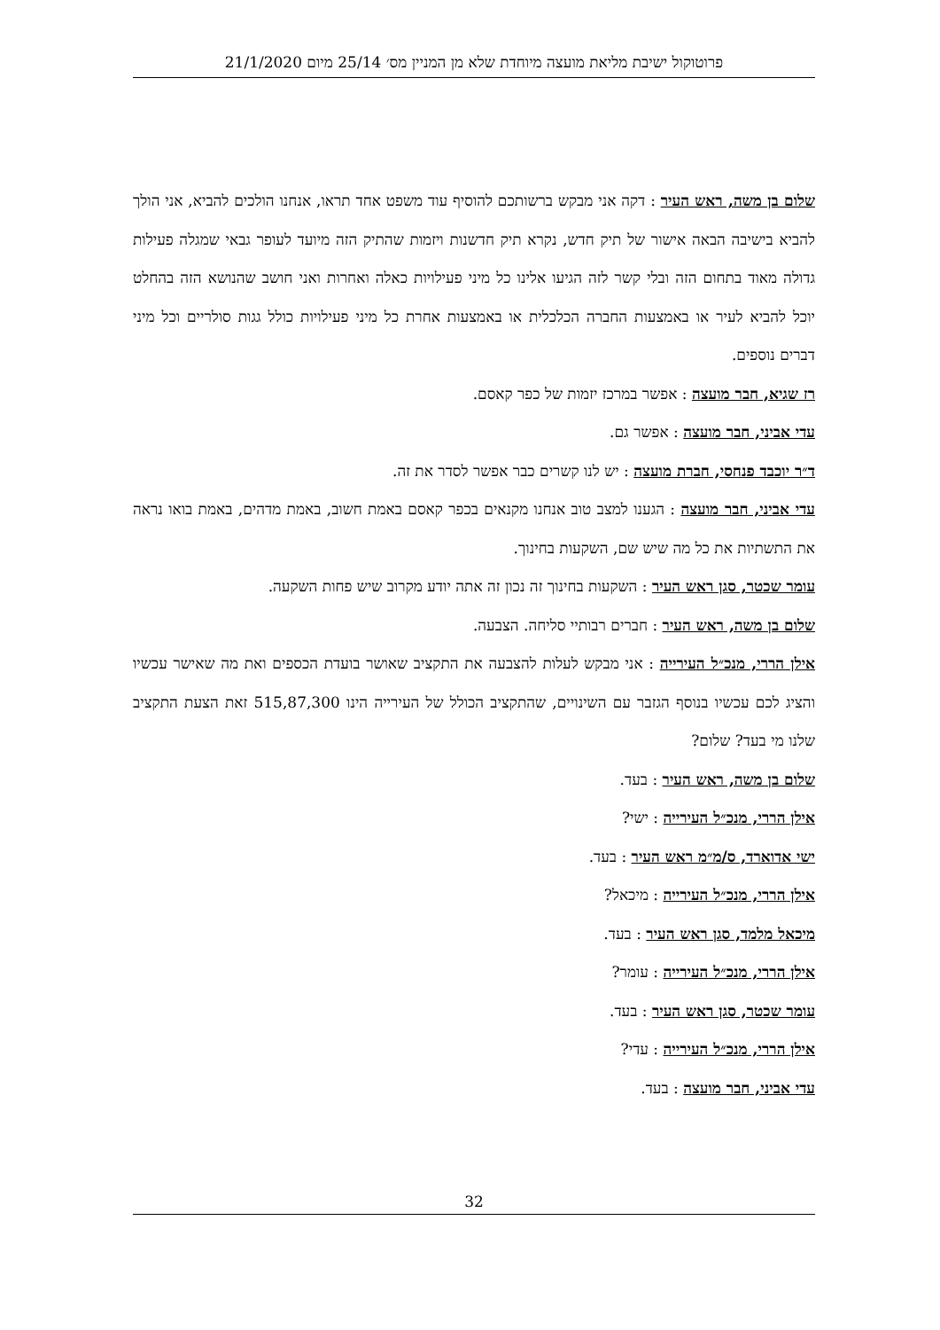פרוטוקול ישיבת מליאת מועצה מיוחדת שלא מן המניין מס׳ 25/14 מיום 21/1/2020
שלום בן משה, ראש העיר : דקה אני מבקש ברשותכם להוסיף עוד משפט אחד תראו, אנחנו הולכים להביא, אני הולך להביא בישיבה הבאה אישור של תיק חדש, נקרא תיק חדשנות ויזמות שהתיק הזה מיועד לעופר גבאי שמגלה פעילות גדולה מאוד בתחום הזה ובלי קשר לזה הגיעו אלינו כל מיני פעילויות כאלה ואחרות ואני חושב שהנושא הזה בהחלט יוכל להביא לעיר או באמצעות החברה הכלכלית או באמצעות אחרת כל מיני פעילויות כולל גגות סולריים וכל מיני דברים נוספים.
רז שגיא, חבר מועצה : אפשר במרכז יזמות של כפר קאסם.
עדי אביני, חבר מועצה : אפשר גם.
ד״ר יוכבד פנחסי, חברת מועצה : יש לנו קשרים כבר אפשר לסדר את זה.
עדי אביני, חבר מועצה : הגענו למצב טוב אנחנו מקנאים בכפר קאסם באמת חשוב, באמת מדהים, באמת בואו נראה את התשתיות את כל מה שיש שם, השקעות בחינוך.
עומר שכטר, סגן ראש העיר : השקעות בחינוך זה נכון זה אתה יודע מקרוב שיש פחות השקעה.
שלום בן משה, ראש העיר : חברים רבותיי סליחה. הצבעה.
אילן הררי, מנכ״ל העירייה : אני מבקש לעלות להצבעה את התקציב שאושר בועדת הכספים ואת מה שאישר עכשיו והציג לכם עכשיו בנוסף הגזבר עם השינויים, שהתקציב הכולל של העירייה הינו 515,87,300 זאת הצעת התקציב שלנו מי בעד? שלום?
שלום בן משה, ראש העיר : בעד.
אילן הררי, מנכ״ל העירייה : ישי?
ישי אדוארד, ס/מ״מ ראש העיר : בעד.
אילן הררי, מנכ״ל העירייה : מיכאל?
מיכאל מלמד, סגן ראש העיר : בעד.
אילן הררי, מנכ״ל העירייה : עומר?
עומר שכטר, סגן ראש העיר : בעד.
אילן הררי, מנכ״ל העירייה : עדי?
עדי אביני, חבר מועצה : בעד.
32